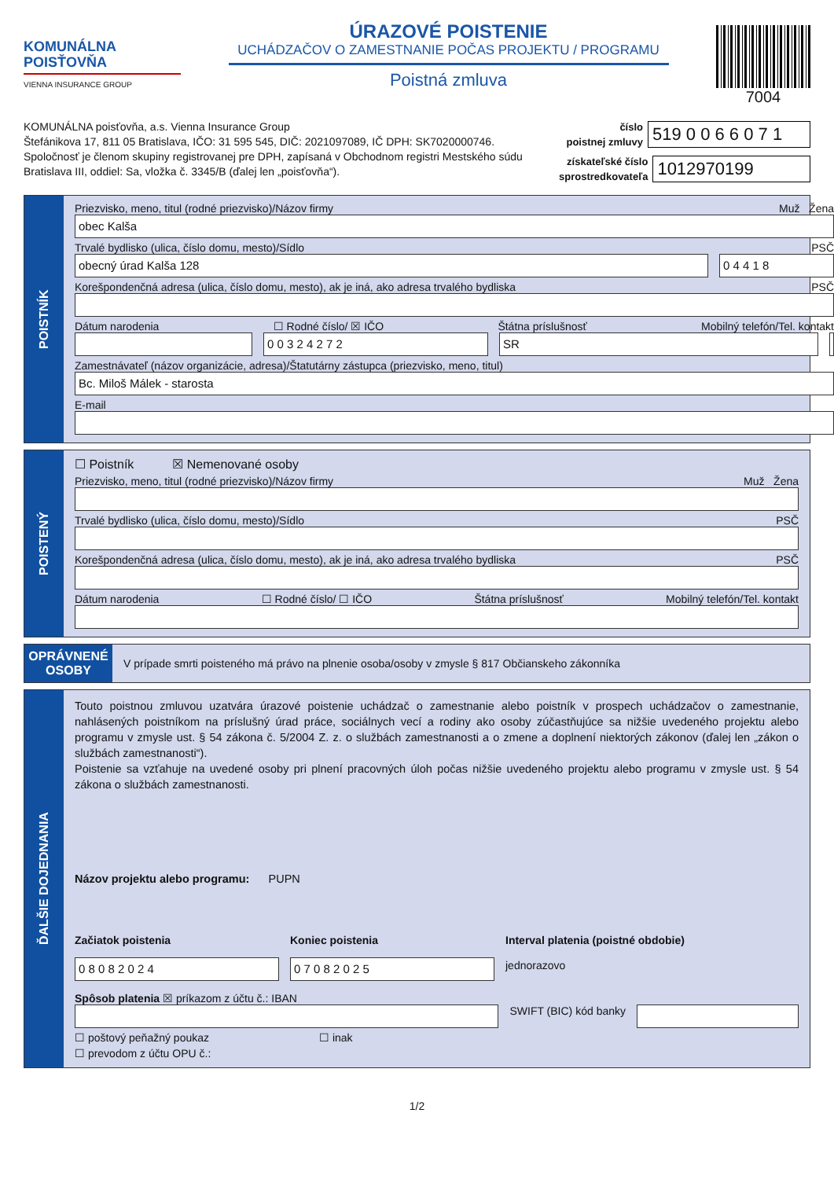KOMUNÁLNA
POISŤOVŇA
VIENNA INSURANCE GROUP
ÚRAZOVÉ POISTENIE
UCHÁDZAČOV O ZAMESTNANIE POČAS PROJEKTU / PROGRAMU
Poistná zmluva
7004
KOMUNÁLNA poisťovňa, a.s. Vienna Insurance Group
Štefánikova 17, 811 05 Bratislava, IČO: 31 595 545, DIČ: 2021097089, IČ DPH: SK7020000746.
Spoločnosť je členom skupiny registrovanej pre DPH, zapísaná v Obchodnom registri Mestského súdu
Bratislava III, oddiel: Sa, vložka č. 3345/B (ďalej len „poisťovňa“).
číslo
poistnej zmluvy
519 0 0 6 6 0 7 1
získateľské číslo
sprostredkovateľa
1012970199
POISTNÍK
Priezvisko, meno, titul (rodné priezvisko)/Názov firmy Muž Žena
obec Kalša
Trvalé bydlisko (ulica, číslo domu, mesto)/Sídlo PSČ
obecný úrad Kalša 128 0 4 4 1 8
Korešpondenčná adresa (ulica, číslo domu, mesto), ak je iná, ako adresa trvalého bydliska PSČ
Dátum narodenia ☐ Rodné číslo/ ☒ IČO Štátna príslušnosť Mobilný telefón/Tel. kontakt
0 0 3 2 4 2 7 2 SR
Zamestnávateľ (názov organizácie, adresa)/Štatutárny zástupca (priezvisko, meno, titul)
Bc. Miloš Málek - starosta
E-mail
POISTENÝ
☐ Poistník ☒ Nemenované osoby
Priezvisko, meno, titul (rodné priezvisko)/Názov firmy Muž Žena
Trvalé bydlisko (ulica, číslo domu, mesto)/Sídlo PSČ
Korešpondenčná adresa (ulica, číslo domu, mesto), ak je iná, ako adresa trvalého bydliska PSČ
Dátum narodenia ☐ Rodné číslo/ ☐ IČO Štátna príslušnosť Mobilný telefón/Tel. kontakt
OPRÁVNENÉ OSOBY
V prípade smrti poisteného má právo na plnenie osoba/osoby v zmysle § 817 Občianskeho zákonníka
ĎALŠIE DOJEDNANIA
Touto poistnou zmluvou uzatvára úrazové poistenie uchádzač o zamestnanie alebo poistník v prospech uchádzačov o zamestnanie, nahlásených poistníkom na príslušný úrad práce, sociálnych vecí a rodiny ako osoby zúčastňujúce sa nižšie uvedeného projektu alebo programu v zmysle ust. § 54 zákona č. 5/2004 Z. z. o službách zamestnanosti a o zmene a doplnení niektorých zákonov (ďalej len „zákon o službách zamestnanosti“).
Poistenie sa vzťahuje na uvedené osoby pri plnení pracovných úloh počas nižšie uvedeného projektu alebo programu v zmysle ust. § 54 zákona o službách zamestnanosti.
Názov projektu alebo programu: PUPN
Začiatok poistenia
0 8 0 8 2 0 2 4
Koniec poistenia
0 7 0 8 2 0 2 5
Interval platenia (poistné obdobie)
jednorazovo
Spôsob platenia ☒ príkazom z účtu č.: IBAN
SWIFT (BIC) kód banky
☐ poštový peňažný poukaz ☐ inak
☐ prevodom z účtu OPU č.:
1/2